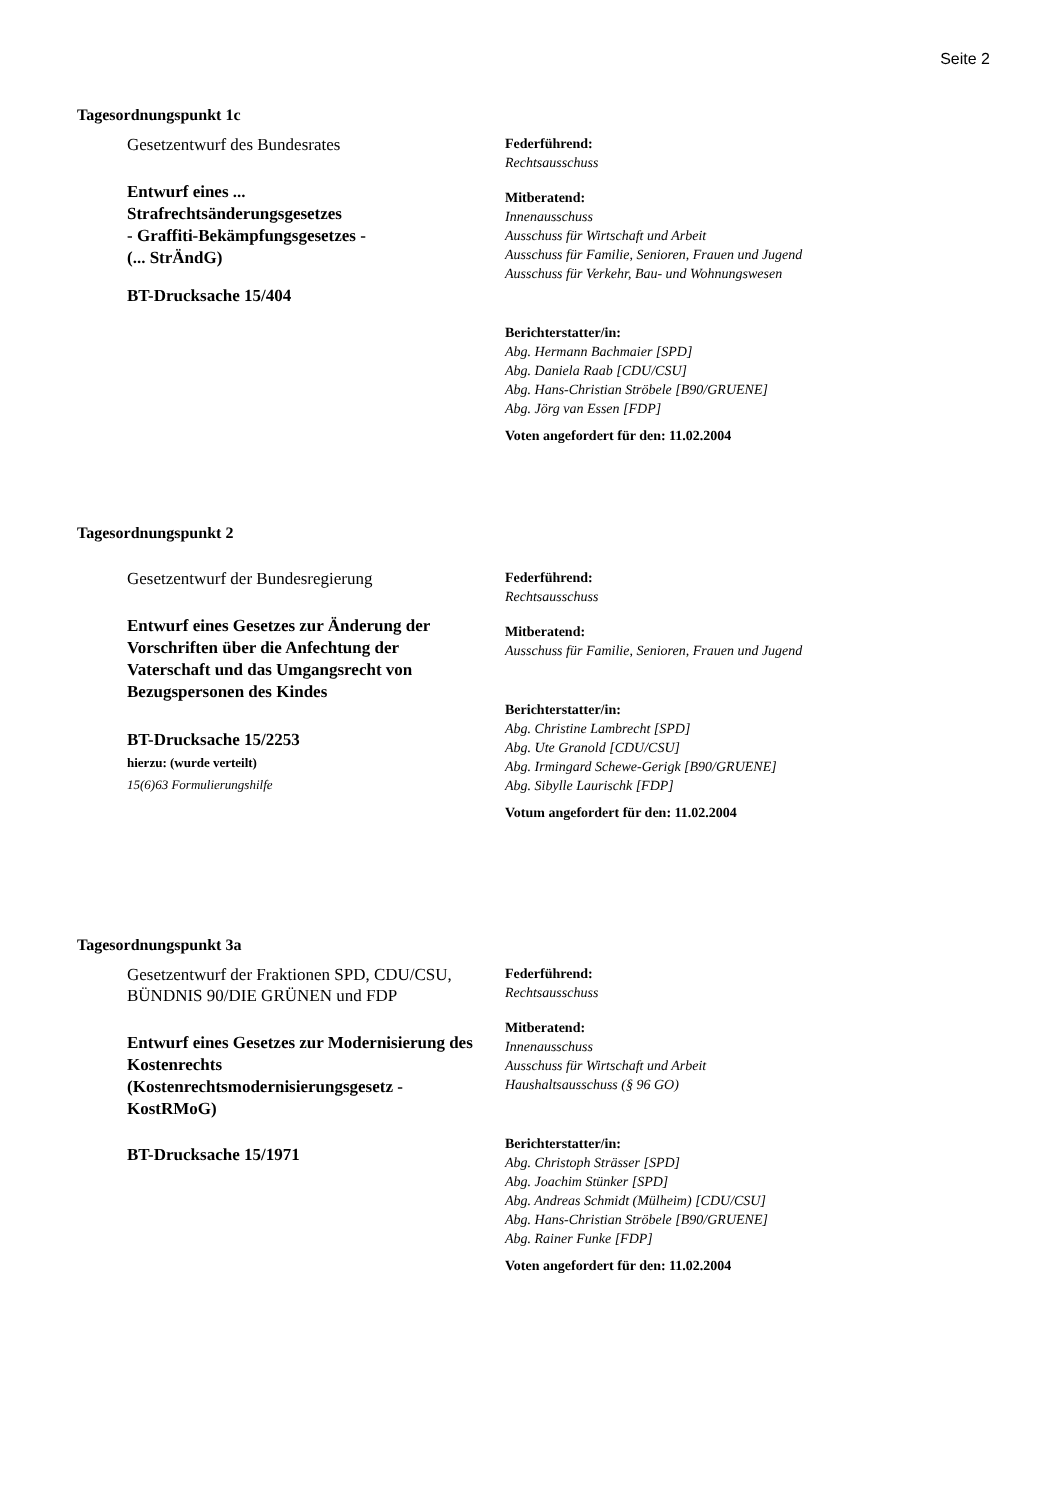Seite 2
Tagesordnungspunkt 1c
Gesetzentwurf des Bundesrates
Entwurf eines ...
Strafrechtsänderungsgesetzes
- Graffiti-Bekämpfungsgesetzes -
(... StrÄndG)
BT-Drucksache 15/404
Federführend:
Rechtsausschuss
Mitberatend:
Innenausschuss
Ausschuss für Wirtschaft und Arbeit
Ausschuss für Familie, Senioren, Frauen und Jugend
Ausschuss für Verkehr, Bau- und Wohnungswesen
Berichterstatter/in:
Abg. Hermann Bachmaier [SPD]
Abg. Daniela Raab [CDU/CSU]
Abg. Hans-Christian Ströbele [B90/GRUENE]
Abg. Jörg van Essen [FDP]
Voten angefordert für den: 11.02.2004
Tagesordnungspunkt 2
Gesetzentwurf der Bundesregierung
Entwurf eines Gesetzes zur Änderung der Vorschriften über die Anfechtung der Vaterschaft und das Umgangsrecht von Bezugspersonen des Kindes
BT-Drucksache 15/2253
hierzu: (wurde verteilt)
15(6)63 Formulierungshilfe
Federführend:
Rechtsausschuss
Mitberatend:
Ausschuss für Familie, Senioren, Frauen und Jugend
Berichterstatter/in:
Abg. Christine Lambrecht [SPD]
Abg. Ute Granold [CDU/CSU]
Abg. Irmingard Schewe-Gerigk [B90/GRUENE]
Abg. Sibylle Laurischk [FDP]
Votum angefordert für den: 11.02.2004
Tagesordnungspunkt 3a
Gesetzentwurf der Fraktionen SPD, CDU/CSU, BÜNDNIS 90/DIE GRÜNEN und FDP
Entwurf eines Gesetzes zur Modernisierung des Kostenrechts (Kostenrechtsmodernisierungsgesetz - KostRMoG)
BT-Drucksache 15/1971
Federführend:
Rechtsausschuss
Mitberatend:
Innenausschuss
Ausschuss für Wirtschaft und Arbeit
Haushaltsausschuss (§ 96 GO)
Berichterstatter/in:
Abg. Christoph Strässer [SPD]
Abg. Joachim Stünker [SPD]
Abg. Andreas Schmidt (Mülheim) [CDU/CSU]
Abg. Hans-Christian Ströbele [B90/GRUENE]
Abg. Rainer Funke [FDP]
Voten angefordert für den: 11.02.2004